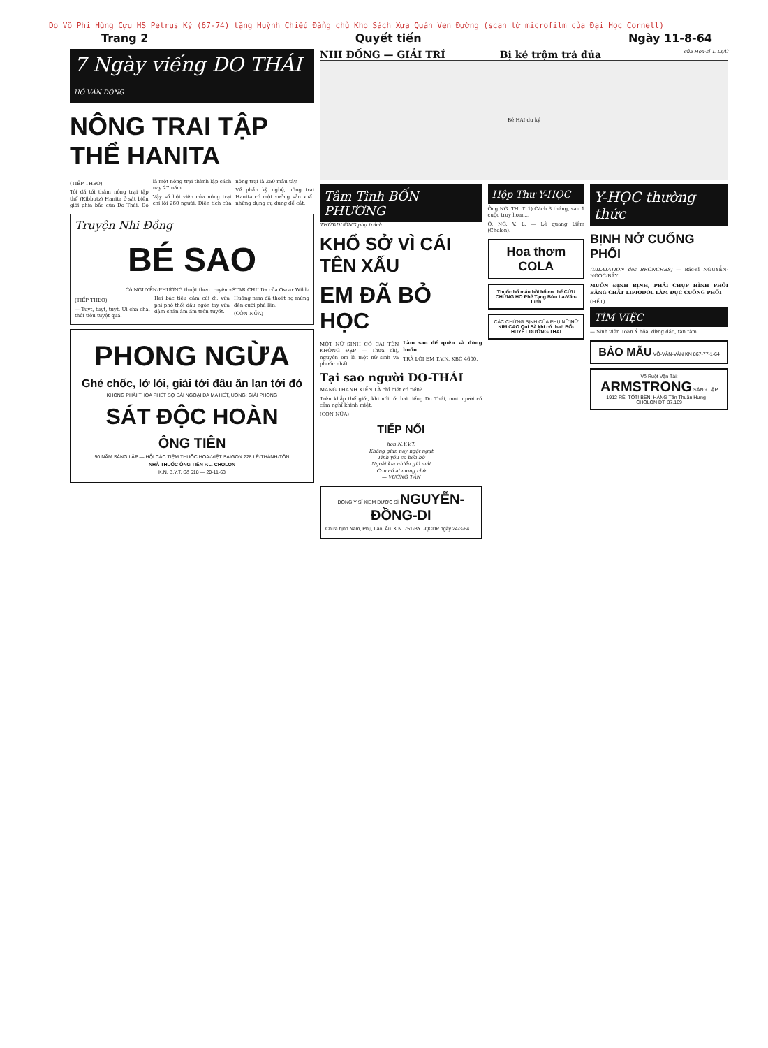Do Võ Phi Hùng Cựu HS Petrus Ký (67-74) tặng Huỳnh Chiếu Đẳng chủ Kho Sách Xưa Quán Ven Đường (scan từ microfilm của Đại Học Cornell)
Trang 2 Quyết tiến Ngày 11-8-64
7 Ngày viếng DO THÁI HỒ VĂN ĐÔNG
NÔNG TRAI TẬP THỂ HANITA
(TIẾP THEO)
Tôi đã tới thăm nông trại tập thể (Kibbutz) Hanita ở sát biên giới phía bắc của Do Thái. Đó là một nông trại thành lập cách nay 27 năm.
Vậy số hội viên của nông trại chỉ lối 260 người. Diện tích của nông trại là 250 mẫu tây.
Về phần kỹ nghệ, nông trại Hanita có một xưởng sản xuất những dụng cụ dùng để cắt.
Truyện Nhi Đồng
BÉ SAO
Cô NGUYỄN-PHƯƠNG thuật theo truyện «STAR CHILD» của Oscar Wilde
(TIẾP THEO)
— Tuyt, tuyt, tuyt. Ui cha cha, thôi tiêu tuyệt quá.
Hai bác tiều cằm cúi đi, vừa phì phò thổi dầu ngón tay vừa dậm chân âm ầm trên tuyết.
Huống nam đã thoát họ mừng đến cười phá lên.
(CÒN NỮA)
PHONG NGỪA
Ghẻ chốc, lở lói, giải tới đâu ăn lan tới đó
KHÔNG PHẢI THOA PHẾT SỢ SẢI NGOẠI DA MA HẾT, UỐNG: GIẢI PHONG
SÁT ĐỘC HOÀN
ÔNG TIÊN
50 NĂM SÁNG LẬP — HỘI CÁC TIỆM THUỐC HOA-VIỆT SAIGON 228 LÊ-THÁNH-TÔN
NHÀ THUỐC ÔNG TIÊN P.L. CHOLON
K.N. B.Y.T. Số 518 — 20-11-63
NHI ĐỒNG — GIẢI TRÍ Bị kẻ trộm trả đủa của Họa-sĩ T. LỰC
Bé HAI du ký
Tâm Tình BỐN PHƯƠNG
THÙY-DƯƠNG phụ trách
KHỔ SỞ VÌ CÁI TÊN XẤU
EM ĐÃ BỎ HỌC
MỘT NỮ SINH CÓ CÁI TÊN KHÔNG ĐẸP — Thưa chị, nguyên em là một nữ sinh và phước nhất.
Làm sao để quên và đừng buồn
TRẢ LỜI EM T.V.N. KBC 4600.
Tại sao người DO-THÁI
MANG THANH KIẾN LÀ chỉ biết có tiền?
Trên khắp thế giới, khi nói tới hai tiếng Do Thái, mọi người có cảm nghĩ khinh miệt.
(CÒN NỮA)
TIẾP NỐI
hon N.Y.V.T.
Không gian này ngột ngạt
Tình yêu có bến bờ
Ngoài kia nhiều gió mát
Con có ai mong chờ
— VƯƠNG TẦN
ĐÔNG Y SĨ KIÊM DƯỢC SĨ NGUYỄN-ĐỒNG-DI
Chữa bịnh Nam, Phụ, Lão, Ấu. K.N. 751-BYT-QCDP ngày 24-3-64
Hộp Thư Y-HỌC
Ông NG. TH. T. 1) Cách 3 tháng, sau 1 cuộc truy hoan...
Ô. NG. V. L. — Lê quang Liêm (Cholon).
Hoa thơm COLA
Thuốc bổ máu bồi bổ cơ thể CỬU CHỨNG HO Phế Tạng Bửu La-Văn-Linh
CÁC CHỨNG BỊNH CỦA PHỤ NỮ NỮ KIM CAO Quí Bà khi có thai! BỔ-HUYẾT DƯỠNG-THAI
Y-HỌC thường thức
BỊNH NỞ CUỐNG PHỔI
(DILATATION des BRONCHES) — Bác-sĩ NGUYỄN-NGỌC-BẢY
MUỐN ĐỊNH BỊNH, PHẢI CHỤP HÌNH PHỔI BẰNG CHẤT LIPIODOL LÀM ĐỤC CUỐNG PHỔI
(HẾT)
TÌM VIỆC
— Sinh viên Toàn Ý hỏa, dừng đảo, tận tâm.
BẢO MẪU VÕ-VĂN-VÂN KN 867-77-1-64
Võ Ruột Vận Tải: ARMSTRONG SÁNG LẬP 1912 RẺ! TỐT! BỀN! HÃNG Tân Thuận Hưng — CHOLON ĐT. 37.169